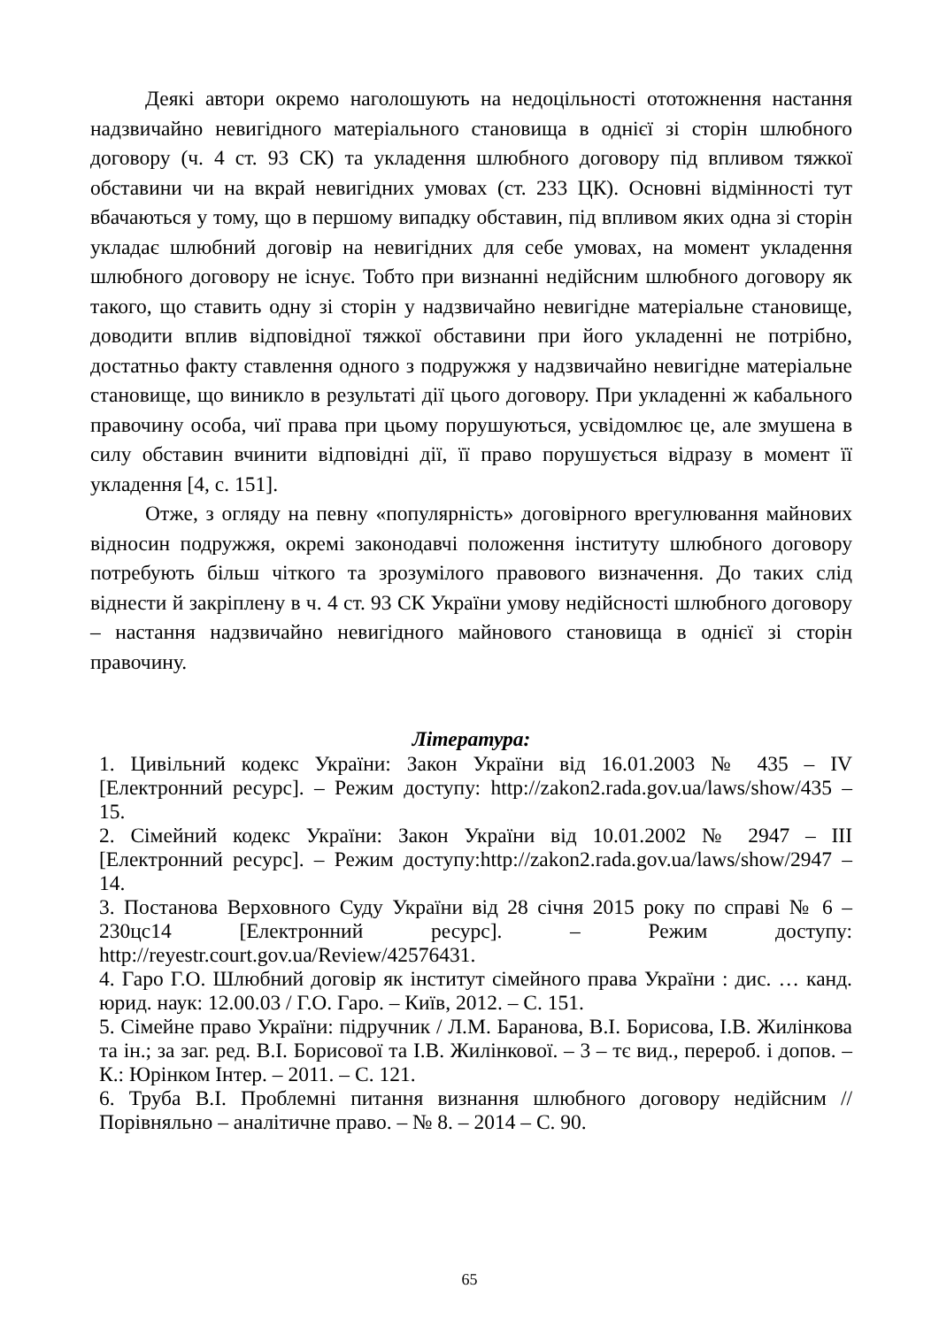Деякі автори окремо наголошують на недоцільності ототожнення настання надзвичайно невигідного матеріального становища в однієї зі сторін шлюбного договору (ч. 4 ст. 93 СК) та укладення шлюбного договору під впливом тяжкої обставини чи на вкрай невигідних умовах (ст. 233 ЦК). Основні відмінності тут вбачаються у тому, що в першому випадку обставин, під впливом яких одна зі сторін укладає шлюбний договір на невигідних для себе умовах, на момент укладення шлюбного договору не існує. Тобто при визнанні недійсним шлюбного договору як такого, що ставить одну зі сторін у надзвичайно невигідне матеріальне становище, доводити вплив відповідної тяжкої обставини при його укладенні не потрібно, достатньо факту ставлення одного з подружжя у надзвичайно невигідне матеріальне становище, що виникло в результаті дії цього договору. При укладенні ж кабального правочину особа, чиї права при цьому порушуються, усвідомлює це, але змушена в силу обставин вчинити відповідні дії, її право порушується відразу в момент її укладення [4, с. 151].
Отже, з огляду на певну «популярність» договірного врегулювання майнових відносин подружжя, окремі законодавчі положення інституту шлюбного договору потребують більш чіткого та зрозумілого правового визначення. До таких слід віднести й закріплену в ч. 4 ст. 93 СК України умову недійсності шлюбного договору – настання надзвичайно невигідного майнового становища в однієї зі сторін правочину.
Література:
1. Цивільний кодекс України: Закон України від 16.01.2003 № 435 – IV [Електронний ресурс]. – Режим доступу: http://zakon2.rada.gov.ua/laws/show/435 – 15.
2. Сімейний кодекс України: Закон України від 10.01.2002 № 2947 – III [Електронний ресурс]. – Режим доступу:http://zakon2.rada.gov.ua/laws/show/2947 – 14.
3. Постанова Верховного Суду України від 28 січня 2015 року по справі № 6 – 230цс14 [Електронний ресурс]. – Режим доступу: http://reyestr.court.gov.ua/Review/42576431.
4. Гаро Г.О. Шлюбний договір як інститут сімейного права України : дис. … канд. юрид. наук: 12.00.03 / Г.О. Гаро. – Київ, 2012. – С. 151.
5. Сімейне право України: підручник / Л.М. Баранова, В.І. Борисова, І.В. Жилінкова та ін.; за заг. ред. В.І. Борисової та І.В. Жилінкової. – 3 – тє вид., перероб. і допов. – К.: Юрінком Інтер. – 2011. – С. 121.
6. Труба В.І. Проблемні питання визнання шлюбного договору недійсним // Порівняльно – аналітичне право. – № 8. – 2014 – С. 90.
65